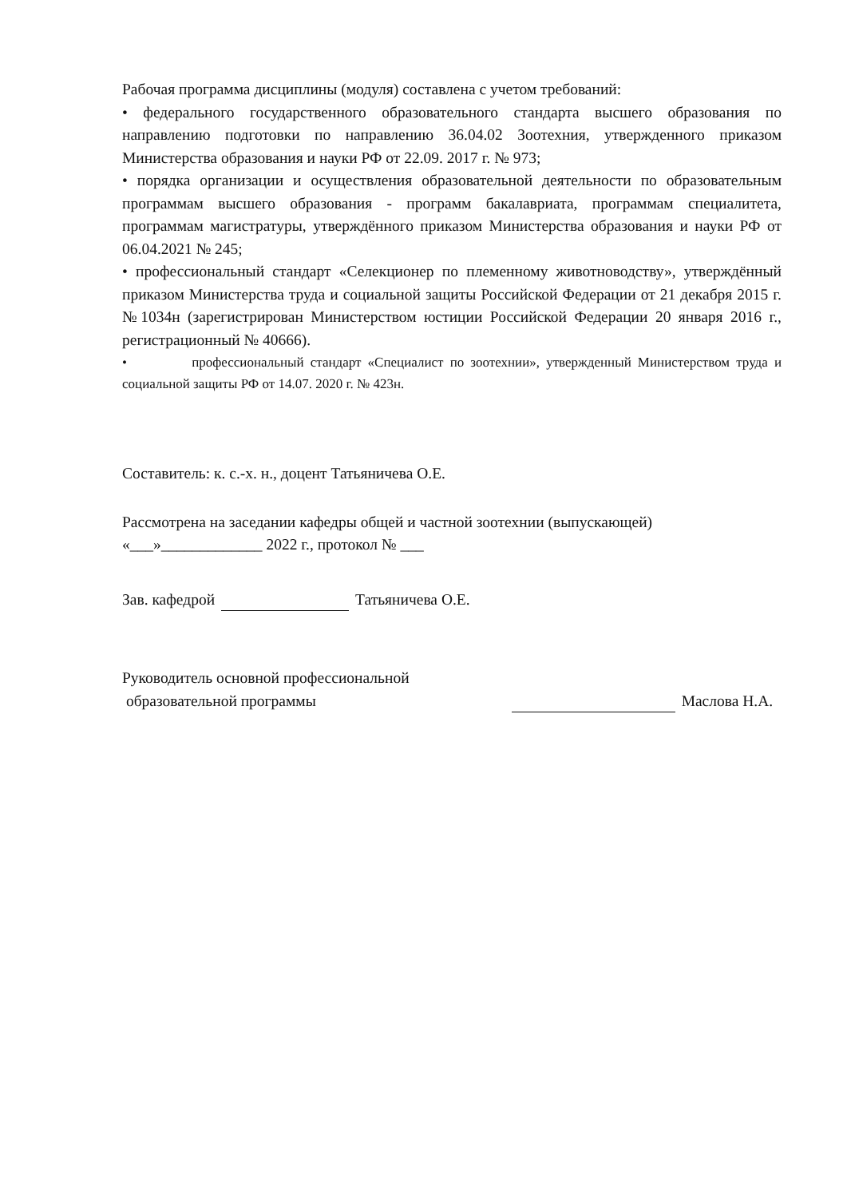Рабочая программа дисциплины (модуля) составлена с учетом требований:
• федерального государственного образовательного стандарта высшего образования по направлению подготовки по направлению 36.04.02 Зоотехния, утвержденного приказом Министерства образования и науки РФ от 22.09. 2017 г. № 973;
• порядка организации и осуществления образовательной деятельности по образовательным программам высшего образования - программ бакалавриата, программам специалитета, программам магистратуры, утверждённого приказом Министерства образования и науки РФ от 06.04.2021 № 245;
• профессиональный стандарт «Селекционер по племенному животноводству», утверждённый приказом Министерства труда и социальной защиты Российской Федерации от 21 декабря 2015 г. №1034н (зарегистрирован Министерством юстиции Российской Федерации 20 января 2016 г., регистрационный № 40666).
• профессиональный стандарт «Специалист по зоотехнии», утвержденный Министерством труда и социальной защиты РФ от 14.07. 2020 г. № 423н.
Составитель: к. с.-х. н., доцент Татьяничева О.Е.
Рассмотрена на заседании кафедры общей и частной зоотехнии (выпускающей)
«___»_____________ 2022 г., протокол № ___
Зав. кафедрой Татьяничева О.Е.
Руководитель основной профессиональной
образовательной программы
Маслова Н.А.